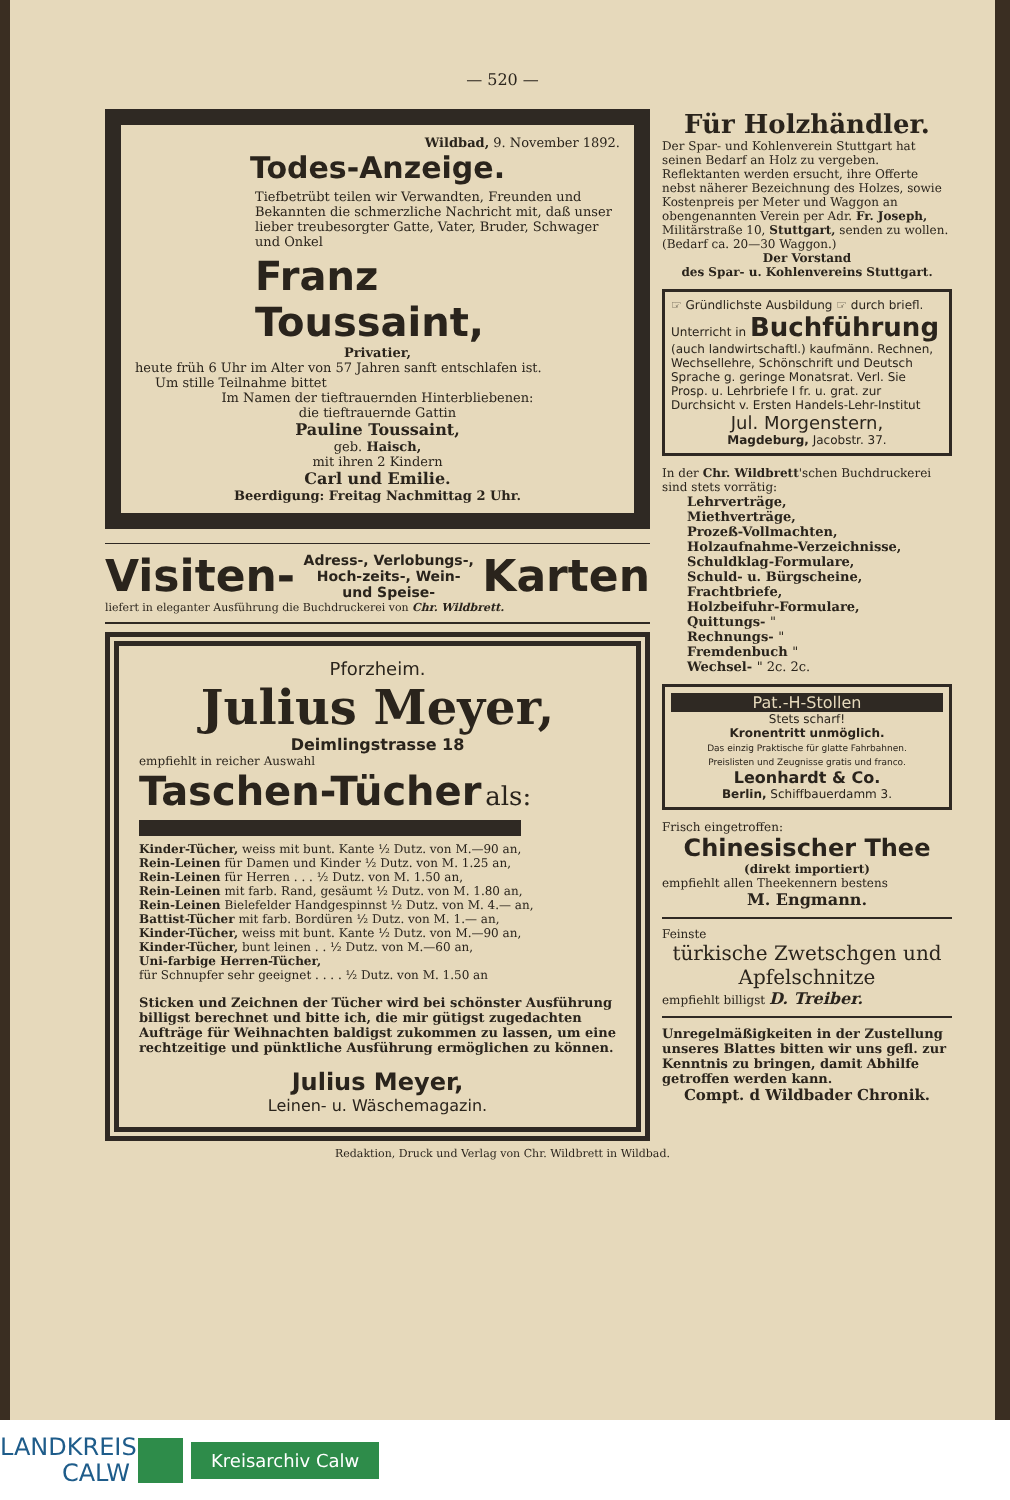— 520 —
Wildbad, 9. November 1892.
Todes-Anzeige.
Tiefbetrübt teilen wir Verwandten, Freunden und Bekannten die schmerzliche Nachricht mit, daß unser lieber treubesorgter Gatte, Vater, Bruder, Schwager und Onkel
Franz Toussaint,
Privatier,
heute früh 6 Uhr im Alter von 57 Jahren sanft entschlafen ist.
Um stille Teilnahme bittet
Im Namen der tieftrauernden Hinterbliebenen:
die tieftrauernde Gattin
Pauline Toussaint,
geb. Haisch,
mit ihren 2 Kindern
Carl und Emilie.
Beerdigung: Freitag Nachmittag 2 Uhr.
Visiten- Adress-, Verlobungs-, Hoch-zeits-, Wein- und Speise- Karten
liefert in eleganter Ausführung die Buchdruckerei von Chr. Wildbrett.
Pforzheim.
Julius Meyer,
Deimlingstrasse 18
empfiehlt in reicher Auswahl
Taschen-Tücher als:
Kinder-Tücher, weiss mit bunt. Kante ½ Dutz. von M.—90 an,
Rein-Leinen für Damen und Kinder ½ Dutz. von M. 1.25 an,
Rein-Leinen für Herren . . . ½ Dutz. von M. 1.50 an,
Rein-Leinen mit farb. Rand, gesäumt ½ Dutz. von M. 1.80 an,
Rein-Leinen Bielefelder Handgespinnst ½ Dutz. von M. 4.— an,
Battist-Tücher mit farb. Bordüren ½ Dutz. von M. 1.— an,
Kinder-Tücher, weiss mit bunt. Kante ½ Dutz. von M.—90 an,
Kinder-Tücher, bunt leinen . . ½ Dutz. von M.—60 an,
Uni-farbige Herren-Tücher,
für Schnupfer sehr geeignet . . . . ½ Dutz. von M. 1.50 an
Sticken und Zeichnen der Tücher wird bei schönster Ausführung billigst berechnet und bitte ich, die mir gütigst zugedachten Aufträge für Weihnachten baldigst zukommen zu lassen, um eine rechtzeitige und pünktliche Ausführung ermöglichen zu können.
Julius Meyer,
Leinen- u. Wäschemagazin.
Für Holzhändler.
Der Spar- und Kohlenverein Stuttgart hat seinen Bedarf an Holz zu vergeben. Reflektanten werden ersucht, ihre Offerte nebst näherer Bezeichnung des Holzes, sowie Kostenpreis per Meter und Waggon an obengenannten Verein per Adr. Fr. Joseph, Militärstraße 10, Stuttgart, senden zu wollen. (Bedarf ca. 20—30 Waggon.)
Der Vorstand
des Spar- u. Kohlenvereins Stuttgart.
☞ Gründlichste Ausbildung ☞ durch briefl. Unterricht in Buchführung (auch landwirtschaftl.) kaufmänn. Rechnen, Wechsellehre, Schönschrift und Deutsch Sprache g. geringe Monatsrat. Verl. Sie Prosp. u. Lehrbriefe I fr. u. grat. zur Durchsicht v. Ersten Handels-Lehr-Institut
Jul. Morgenstern,
Magdeburg, Jacobstr. 37.
In der Chr. Wildbrett'schen Buchdruckerei sind stets vorrätig:
Lehrverträge,
Miethverträge,
Prozeß-Vollmachten,
Holzaufnahme-Verzeichnisse,
Schuldklag-Formulare,
Schuld- u. Bürgscheine,
Frachtbriefe,
Holzbeifuhr-Formulare,
Quittungs- "
Rechnungs- "
Fremdenbuch "
Wechsel- " 2c. 2c.
Pat.-H-Stollen
Stets scharf!
Kronentritt unmöglich.
Das einzig Praktische für glatte Fahrbahnen.
Preislisten und Zeugnisse gratis und franco.
Leonhardt & Co.
Berlin, Schiffbauerdamm 3.
Frisch eingetroffen:
Chinesischer Thee
(direkt importiert)
empfiehlt allen Theekennern bestens
M. Engmann.
Feinste
türkische Zwetschgen und Apfelschnitze
empfiehlt billigst D. Treiber.
Unregelmäßigkeiten in der Zustellung unseres Blattes bitten wir uns gefl. zur Kenntnis zu bringen, damit Abhilfe getroffen werden kann.
Compt. d Wildbader Chronik.
Redaktion, Druck und Verlag von Chr. Wildbrett in Wildbad.
LANDKREIS
CALW
Kreisarchiv Calw